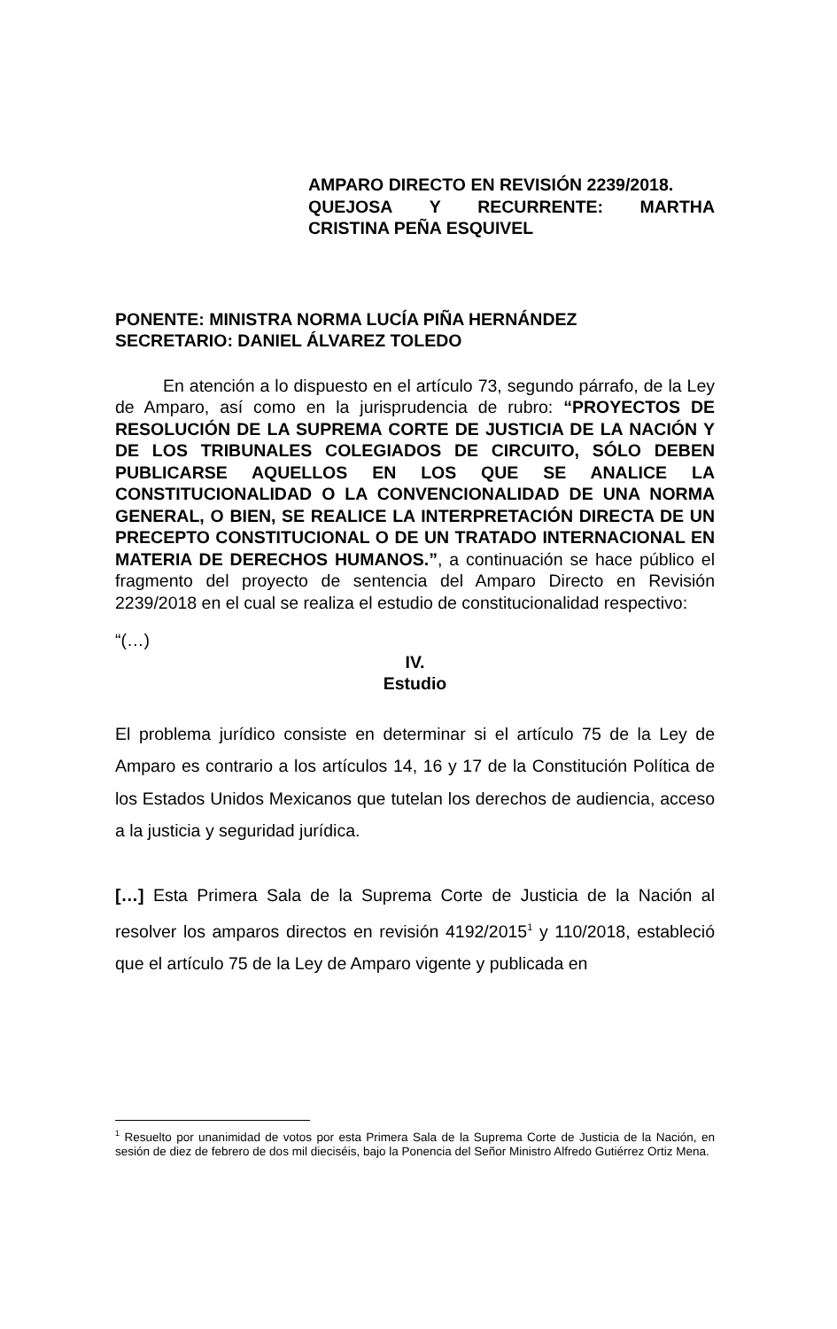AMPARO DIRECTO EN REVISIÓN 2239/2018.
QUEJOSA Y RECURRENTE: MARTHA
CRISTINA PEÑA ESQUIVEL
PONENTE: MINISTRA NORMA LUCÍA PIÑA HERNÁNDEZ
SECRETARIO: DANIEL ÁLVAREZ TOLEDO
En atención a lo dispuesto en el artículo 73, segundo párrafo, de la Ley de Amparo, así como en la jurisprudencia de rubro: “PROYECTOS DE RESOLUCIÓN DE LA SUPREMA CORTE DE JUSTICIA DE LA NACIÓN Y DE LOS TRIBUNALES COLEGIADOS DE CIRCUITO, SÓLO DEBEN PUBLICARSE AQUELLOS EN LOS QUE SE ANALICE LA CONSTITUCIONALIDAD O LA CONVENCIONALIDAD DE UNA NORMA GENERAL, O BIEN, SE REALICE LA INTERPRETACIÓN DIRECTA DE UN PRECEPTO CONSTITUCIONAL O DE UN TRATADO INTERNACIONAL EN MATERIA DE DERECHOS HUMANOS.”, a continuación se hace público el fragmento del proyecto de sentencia del Amparo Directo en Revisión 2239/2018 en el cual se realiza el estudio de constitucionalidad respectivo:
“(…)
IV.
Estudio
El problema jurídico consiste en determinar si el artículo 75 de la Ley de Amparo es contrario a los artículos 14, 16 y 17 de la Constitución Política de los Estados Unidos Mexicanos que tutelan los derechos de audiencia, acceso a la justicia y seguridad jurídica.
[…] Esta Primera Sala de la Suprema Corte de Justicia de la Nación al resolver los amparos directos en revisión 4192/2015<sup>1</sup> y 110/2018, estableció que el artículo 75 de la Ley de Amparo vigente y publicada en
<sup>1</sup> Resuelto por unanimidad de votos por esta Primera Sala de la Suprema Corte de Justicia de la Nación, en sesión de diez de febrero de dos mil dieciséis, bajo la Ponencia del Señor Ministro Alfredo Gutiérrez Ortiz Mena.